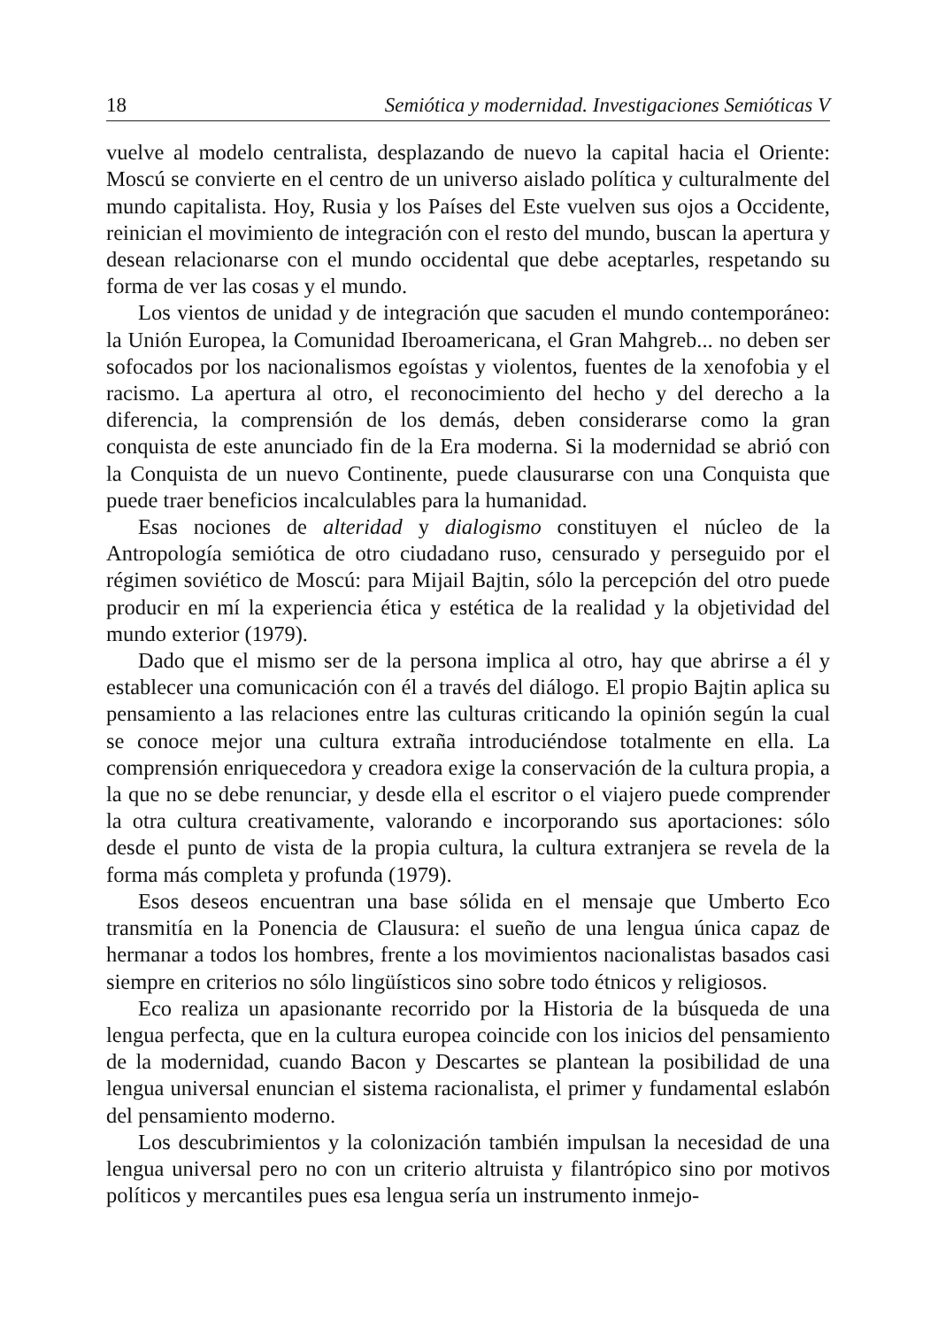18 Semiótica y modernidad. Investigaciones Semióticas V
vuelve al modelo centralista, desplazando de nuevo la capital hacia el Oriente: Moscú se convierte en el centro de un universo aislado política y culturalmente del mundo capitalista. Hoy, Rusia y los Países del Este vuelven sus ojos a Occidente, reinician el movimiento de integración con el resto del mundo, buscan la apertura y desean relacionarse con el mundo occidental que debe aceptarles, respetando su forma de ver las cosas y el mundo.
Los vientos de unidad y de integración que sacuden el mundo contemporáneo: la Unión Europea, la Comunidad Iberoamericana, el Gran Mahgreb... no deben ser sofocados por los nacionalismos egoístas y violentos, fuentes de la xenofobia y el racismo. La apertura al otro, el reconocimiento del hecho y del derecho a la diferencia, la comprensión de los demás, deben considerarse como la gran conquista de este anunciado fin de la Era moderna. Si la modernidad se abrió con la Conquista de un nuevo Continente, puede clausurarse con una Conquista que puede traer beneficios incalculables para la humanidad.
Esas nociones de alteridad y dialogismo constituyen el núcleo de la Antropología semiótica de otro ciudadano ruso, censurado y perseguido por el régimen soviético de Moscú: para Mijail Bajtin, sólo la percepción del otro puede producir en mí la experiencia ética y estética de la realidad y la objetividad del mundo exterior (1979).
Dado que el mismo ser de la persona implica al otro, hay que abrirse a él y establecer una comunicación con él a través del diálogo. El propio Bajtin aplica su pensamiento a las relaciones entre las culturas criticando la opinión según la cual se conoce mejor una cultura extraña introduciéndose totalmente en ella. La comprensión enriquecedora y creadora exige la conservación de la cultura propia, a la que no se debe renunciar, y desde ella el escritor o el viajero puede comprender la otra cultura creativamente, valorando e incorporando sus aportaciones: sólo desde el punto de vista de la propia cultura, la cultura extranjera se revela de la forma más completa y profunda (1979).
Esos deseos encuentran una base sólida en el mensaje que Umberto Eco transmitía en la Ponencia de Clausura: el sueño de una lengua única capaz de hermanar a todos los hombres, frente a los movimientos nacionalistas basados casi siempre en criterios no sólo lingüísticos sino sobre todo étnicos y religiosos.
Eco realiza un apasionante recorrido por la Historia de la búsqueda de una lengua perfecta, que en la cultura europea coincide con los inicios del pensamiento de la modernidad, cuando Bacon y Descartes se plantean la posibilidad de una lengua universal enuncian el sistema racionalista, el primer y fundamental eslabón del pensamiento moderno.
Los descubrimientos y la colonización también impulsan la necesidad de una lengua universal pero no con un criterio altruista y filantrópico sino por motivos políticos y mercantiles pues esa lengua sería un instrumento inmejo-